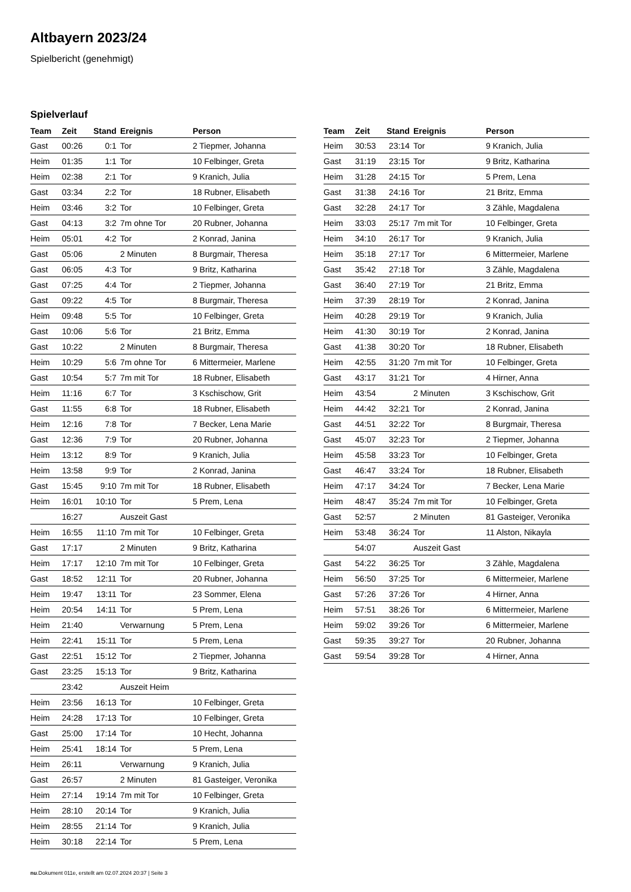Altbayern 2023/24
Spielbericht (genehmigt)
Spielverlauf
| Team | Zeit | Stand | Ereignis | Person |
| --- | --- | --- | --- | --- |
| Gast | 00:26 | 0:1 | Tor | 2 Tiepmer, Johanna |
| Heim | 01:35 | 1:1 | Tor | 10 Felbinger, Greta |
| Heim | 02:38 | 2:1 | Tor | 9 Kranich, Julia |
| Gast | 03:34 | 2:2 | Tor | 18 Rubner, Elisabeth |
| Heim | 03:46 | 3:2 | Tor | 10 Felbinger, Greta |
| Gast | 04:13 | 3:2 | 7m ohne Tor | 20 Rubner, Johanna |
| Heim | 05:01 | 4:2 | Tor | 2 Konrad, Janina |
| Gast | 05:06 | | 2 Minuten | 8 Burgmair, Theresa |
| Gast | 06:05 | 4:3 | Tor | 9 Britz, Katharina |
| Gast | 07:25 | 4:4 | Tor | 2 Tiepmer, Johanna |
| Gast | 09:22 | 4:5 | Tor | 8 Burgmair, Theresa |
| Heim | 09:48 | 5:5 | Tor | 10 Felbinger, Greta |
| Gast | 10:06 | 5:6 | Tor | 21 Britz, Emma |
| Gast | 10:22 | | 2 Minuten | 8 Burgmair, Theresa |
| Heim | 10:29 | 5:6 | 7m ohne Tor | 6 Mittermeier, Marlene |
| Gast | 10:54 | 5:7 | 7m mit Tor | 18 Rubner, Elisabeth |
| Heim | 11:16 | 6:7 | Tor | 3 Kschischow, Grit |
| Gast | 11:55 | 6:8 | Tor | 18 Rubner, Elisabeth |
| Heim | 12:16 | 7:8 | Tor | 7 Becker, Lena Marie |
| Gast | 12:36 | 7:9 | Tor | 20 Rubner, Johanna |
| Heim | 13:12 | 8:9 | Tor | 9 Kranich, Julia |
| Heim | 13:58 | 9:9 | Tor | 2 Konrad, Janina |
| Gast | 15:45 | 9:10 | 7m mit Tor | 18 Rubner, Elisabeth |
| Heim | 16:01 | 10:10 | Tor | 5 Prem, Lena |
| | 16:27 | | Auszeit Gast | |
| Heim | 16:55 | 11:10 | 7m mit Tor | 10 Felbinger, Greta |
| Gast | 17:17 | | 2 Minuten | 9 Britz, Katharina |
| Heim | 17:17 | 12:10 | 7m mit Tor | 10 Felbinger, Greta |
| Gast | 18:52 | 12:11 | Tor | 20 Rubner, Johanna |
| Heim | 19:47 | 13:11 | Tor | 23 Sommer, Elena |
| Heim | 20:54 | 14:11 | Tor | 5 Prem, Lena |
| Heim | 21:40 | | Verwarnung | 5 Prem, Lena |
| Heim | 22:41 | 15:11 | Tor | 5 Prem, Lena |
| Gast | 22:51 | 15:12 | Tor | 2 Tiepmer, Johanna |
| Gast | 23:25 | 15:13 | Tor | 9 Britz, Katharina |
| | 23:42 | | Auszeit Heim | |
| Heim | 23:56 | 16:13 | Tor | 10 Felbinger, Greta |
| Heim | 24:28 | 17:13 | Tor | 10 Felbinger, Greta |
| Gast | 25:00 | 17:14 | Tor | 10 Hecht, Johanna |
| Heim | 25:41 | 18:14 | Tor | 5 Prem, Lena |
| Heim | 26:11 | | Verwarnung | 9 Kranich, Julia |
| Gast | 26:57 | | 2 Minuten | 81 Gasteiger, Veronika |
| Heim | 27:14 | 19:14 | 7m mit Tor | 10 Felbinger, Greta |
| Heim | 28:10 | 20:14 | Tor | 9 Kranich, Julia |
| Heim | 28:55 | 21:14 | Tor | 9 Kranich, Julia |
| Heim | 30:18 | 22:14 | Tor | 5 Prem, Lena |
| Team | Zeit | Stand | Ereignis | Person |
| --- | --- | --- | --- | --- |
| Heim | 30:53 | 23:14 | Tor | 9 Kranich, Julia |
| Gast | 31:19 | 23:15 | Tor | 9 Britz, Katharina |
| Heim | 31:28 | 24:15 | Tor | 5 Prem, Lena |
| Gast | 31:38 | 24:16 | Tor | 21 Britz, Emma |
| Gast | 32:28 | 24:17 | Tor | 3 Zähle, Magdalena |
| Heim | 33:03 | 25:17 | 7m mit Tor | 10 Felbinger, Greta |
| Heim | 34:10 | 26:17 | Tor | 9 Kranich, Julia |
| Heim | 35:18 | 27:17 | Tor | 6 Mittermeier, Marlene |
| Gast | 35:42 | 27:18 | Tor | 3 Zähle, Magdalena |
| Gast | 36:40 | 27:19 | Tor | 21 Britz, Emma |
| Heim | 37:39 | 28:19 | Tor | 2 Konrad, Janina |
| Heim | 40:28 | 29:19 | Tor | 9 Kranich, Julia |
| Heim | 41:30 | 30:19 | Tor | 2 Konrad, Janina |
| Gast | 41:38 | 30:20 | Tor | 18 Rubner, Elisabeth |
| Heim | 42:55 | 31:20 | 7m mit Tor | 10 Felbinger, Greta |
| Gast | 43:17 | 31:21 | Tor | 4 Hirner, Anna |
| Heim | 43:54 | | 2 Minuten | 3 Kschischow, Grit |
| Heim | 44:42 | 32:21 | Tor | 2 Konrad, Janina |
| Gast | 44:51 | 32:22 | Tor | 8 Burgmair, Theresa |
| Gast | 45:07 | 32:23 | Tor | 2 Tiepmer, Johanna |
| Heim | 45:58 | 33:23 | Tor | 10 Felbinger, Greta |
| Gast | 46:47 | 33:24 | Tor | 18 Rubner, Elisabeth |
| Heim | 47:17 | 34:24 | Tor | 7 Becker, Lena Marie |
| Heim | 48:47 | 35:24 | 7m mit Tor | 10 Felbinger, Greta |
| Gast | 52:57 | | 2 Minuten | 81 Gasteiger, Veronika |
| Heim | 53:48 | 36:24 | Tor | 11 Alston, Nikayla |
| | 54:07 | | Auszeit Gast | |
| Gast | 54:22 | 36:25 | Tor | 3 Zähle, Magdalena |
| Heim | 56:50 | 37:25 | Tor | 6 Mittermeier, Marlene |
| Gast | 57:26 | 37:26 | Tor | 4 Hirner, Anna |
| Heim | 57:51 | 38:26 | Tor | 6 Mittermeier, Marlene |
| Heim | 59:02 | 39:26 | Tor | 6 Mittermeier, Marlene |
| Gast | 59:35 | 39:27 | Tor | 20 Rubner, Johanna |
| Gast | 59:54 | 39:28 | Tor | 4 Hirner, Anna |
nu.Dokument 011e, erstellt am 02.07.2024 20:37 | Seite 3